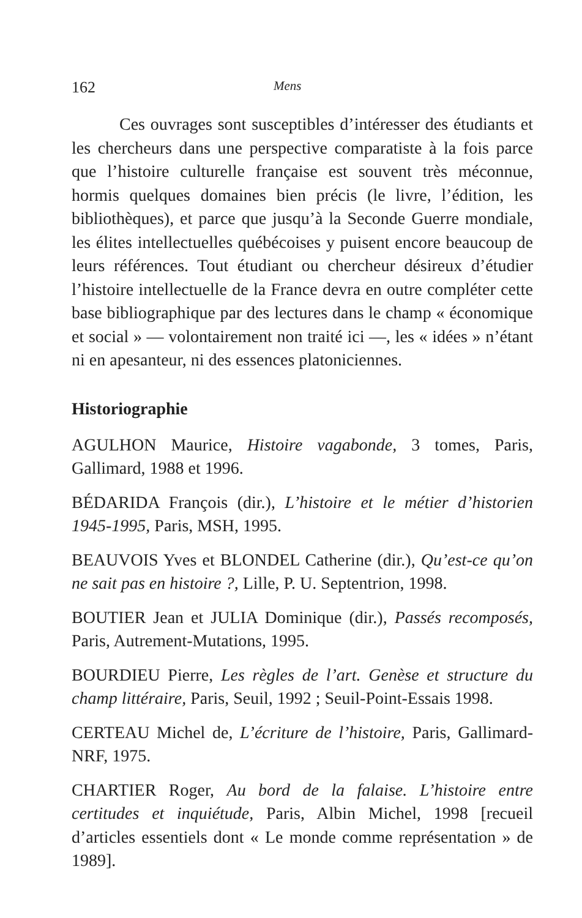162 Mens
Ces ouvrages sont susceptibles d’intéresser des étudiants et les chercheurs dans une perspective comparatiste à la fois parce que l’histoire culturelle française est souvent très méconnue, hormis quelques domaines bien précis (le livre, l’édition, les bibliothèques), et parce que jusqu’à la Seconde Guerre mondiale, les élites intellectuelles québécoises y puisent encore beaucoup de leurs références. Tout étudiant ou chercheur désireux d’étudier l’histoire intellectuelle de la France devra en outre compléter cette base bibliographique par des lectures dans le champ « économique et social » — volontairement non traité ici —, les « idées » n’étant ni en apesanteur, ni des essences platoniciennes.
Historiographie
AGULHON Maurice, Histoire vagabonde, 3 tomes, Paris, Gallimard, 1988 et 1996.
BÉDARIDA François (dir.), L’histoire et le métier d’historien 1945-1995, Paris, MSH, 1995.
BEAUVOIS Yves et BLONDEL Catherine (dir.), Qu’est-ce qu’on ne sait pas en histoire ?, Lille, P. U. Septentrion, 1998.
BOUTIER Jean et JULIA Dominique (dir.), Passés recomposés, Paris, Autrement-Mutations, 1995.
BOURDIEU Pierre, Les règles de l’art. Genèse et structure du champ littéraire, Paris, Seuil, 1992 ; Seuil-Point-Essais 1998.
CERTEAU Michel de, L’écriture de l’histoire, Paris, Gallimard-NRF, 1975.
CHARTIER Roger, Au bord de la falaise. L’histoire entre certitudes et inquiétude, Paris, Albin Michel, 1998 [recueil d’articles essentiels dont « Le monde comme représentation » de 1989].